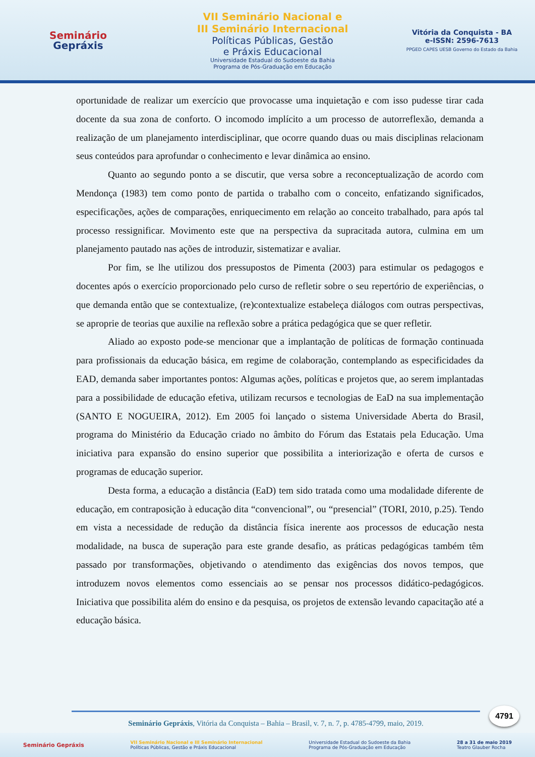Seminário
Gepráxis
VII Seminário Nacional e
III Seminário Internacional
Políticas Públicas, Gestão
e Práxis Educacional
Universidade Estadual do Sudoeste da Bahia
Programa de Pós-Graduação em Educação
Vitória da Conquista - BA
e-ISSN: 2596-7613
PPGED CAPES UESB Governo do Estado da Bahia
oportunidade de realizar um exercício que provocasse uma inquietação e com isso pudesse tirar cada docente da sua zona de conforto. O incomodo implícito a um processo de autorreflexão, demanda a realização de um planejamento interdisciplinar, que ocorre quando duas ou mais disciplinas relacionam seus conteúdos para aprofundar o conhecimento e levar dinâmica ao ensino.
Quanto ao segundo ponto a se discutir, que versa sobre a reconceptualização de acordo com Mendonça (1983) tem como ponto de partida o trabalho com o conceito, enfatizando significados, especificações, ações de comparações, enriquecimento em relação ao conceito trabalhado, para após tal processo ressignificar. Movimento este que na perspectiva da supracitada autora, culmina em um planejamento pautado nas ações de introduzir, sistematizar e avaliar.
Por fim, se lhe utilizou dos pressupostos de Pimenta (2003) para estimular os pedagogos e docentes após o exercício proporcionado pelo curso de refletir sobre o seu repertório de experiências, o que demanda então que se contextualize, (re)contextualize estabeleça diálogos com outras perspectivas, se aproprie de teorias que auxilie na reflexão sobre a prática pedagógica que se quer refletir.
Aliado ao exposto pode-se mencionar que a implantação de políticas de formação continuada para profissionais da educação básica, em regime de colaboração, contemplando as especificidades da EAD, demanda saber importantes pontos: Algumas ações, políticas e projetos que, ao serem implantadas para a possibilidade de educação efetiva, utilizam recursos e tecnologias de EaD na sua implementação (SANTO E NOGUEIRA, 2012). Em 2005 foi lançado o sistema Universidade Aberta do Brasil, programa do Ministério da Educação criado no âmbito do Fórum das Estatais pela Educação. Uma iniciativa para expansão do ensino superior que possibilita a interiorização e oferta de cursos e programas de educação superior.
Desta forma, a educação a distância (EaD) tem sido tratada como uma modalidade diferente de educação, em contraposição à educação dita “convencional”, ou “presencial” (TORI, 2010, p.25). Tendo em vista a necessidade de redução da distância física inerente aos processos de educação nesta modalidade, na busca de superação para este grande desafio, as práticas pedagógicas também têm passado por transformações, objetivando o atendimento das exigências dos novos tempos, que introduzem novos elementos como essenciais ao se pensar nos processos didático-pedagógicos. Iniciativa que possibilita além do ensino e da pesquisa, os projetos de extensão levando capacitação até a educação básica.
Seminário Gepráxis, Vitória da Conquista – Bahia – Brasil, v. 7, n. 7, p. 4785-4799, maio, 2019.
4791
Seminário Gepráxis VII Seminário Nacional e III Seminário Internacional
Políticas Públicas, Gestão e Práxis Educacional Universidade Estadual do Sudoeste da Bahia
Programa de Pós-Graduação em Educação 28 a 31 de maio 2019
Teatro Glauber Rocha